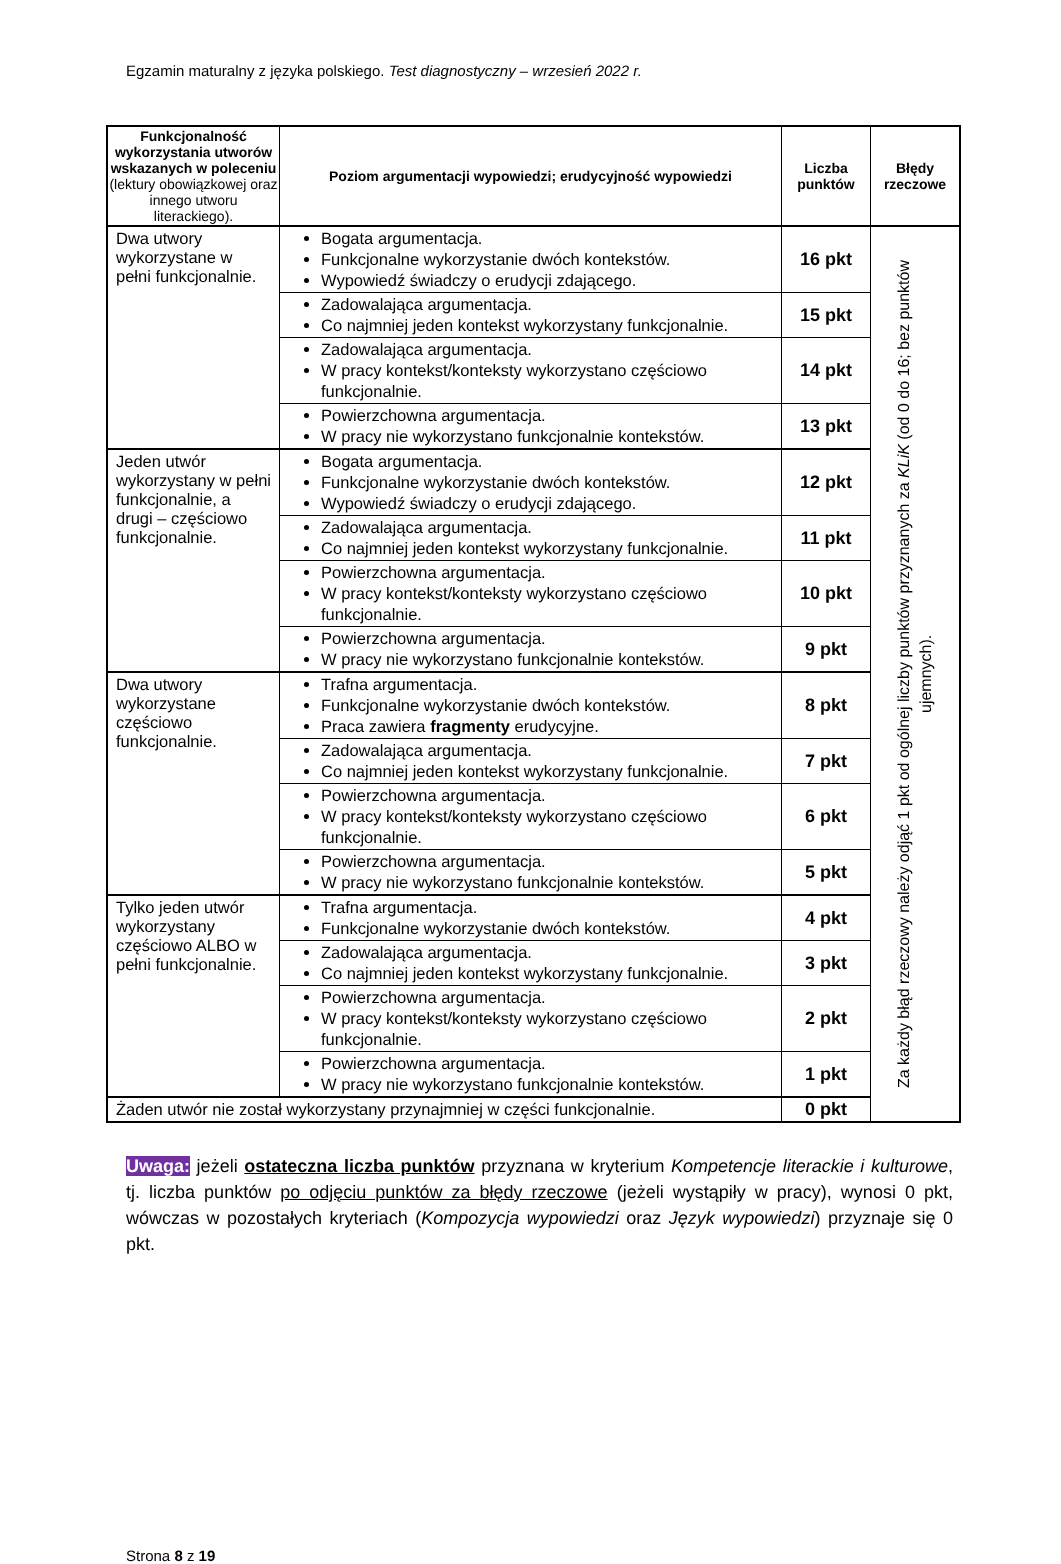Egzamin maturalny z języka polskiego. Test diagnostyczny – wrzesień 2022 r.
| Funkcjonalność wykorzystania utworów wskazanych w poleceniu (lektury obowiązkowej oraz innego utworu literackiego). | Poziom argumentacji wypowiedzi; erudycyjność wypowiedzi | Liczba punktów | Błędy rzeczowe |
| --- | --- | --- | --- |
| Dwa utwory wykorzystane w pełni funkcjonalnie. | Bogata argumentacja. Funkcjonalne wykorzystanie dwóch kontekstów. Wypowiedź świadczy o erudycji zdającego. | 16 pkt | Za każdy błąd rzeczowy należy odjąć 1 pkt od ogólnej liczby punktów przyznanych za KLiK (od 0 do 16; bez punktów ujemnych). |
| | Zadowalająca argumentacja. Co najmniej jeden kontekst wykorzystany funkcjonalnie. | 15 pkt | |
| | Zadowalająca argumentacja. W pracy kontekst/konteksty wykorzystano częściowo funkcjonalnie. | 14 pkt | |
| | Powierzchowna argumentacja. W pracy nie wykorzystano funkcjonalnie kontekstów. | 13 pkt | |
| Jeden utwór wykorzystany w pełni funkcjonalnie, a drugi – częściowo funkcjonalnie. | Bogata argumentacja. Funkcjonalne wykorzystanie dwóch kontekstów. Wypowiedź świadczy o erudycji zdającego. | 12 pkt | |
| | Zadowalająca argumentacja. Co najmniej jeden kontekst wykorzystany funkcjonalnie. | 11 pkt | |
| | Powierzchowna argumentacja. W pracy kontekst/konteksty wykorzystano częściowo funkcjonalnie. | 10 pkt | |
| | Powierzchowna argumentacja. W pracy nie wykorzystano funkcjonalnie kontekstów. | 9 pkt | |
| Dwa utwory wykorzystane częściowo funkcjonalnie. | Trafna argumentacja. Funkcjonalne wykorzystanie dwóch kontekstów. Praca zawiera fragmenty erudycyjne. | 8 pkt | |
| | Zadowalająca argumentacja. Co najmniej jeden kontekst wykorzystany funkcjonalnie. | 7 pkt | |
| | Powierzchowna argumentacja. W pracy kontekst/konteksty wykorzystano częściowo funkcjonalnie. | 6 pkt | |
| | Powierzchowna argumentacja. W pracy nie wykorzystano funkcjonalnie kontekstów. | 5 pkt | |
| Tylko jeden utwór wykorzystany częściowo ALBO w pełni funkcjonalnie. | Trafna argumentacja. Funkcjonalne wykorzystanie dwóch kontekstów. | 4 pkt | |
| | Zadowalająca argumentacja. Co najmniej jeden kontekst wykorzystany funkcjonalnie. | 3 pkt | |
| | Powierzchowna argumentacja. W pracy kontekst/konteksty wykorzystano częściowo funkcjonalnie. | 2 pkt | |
| | Powierzchowna argumentacja. W pracy nie wykorzystano funkcjonalnie kontekstów. | 1 pkt | |
| Żaden utwór nie został wykorzystany przynajmniej w części funkcjonalnie. | | 0 pkt | |
Uwaga: jeżeli ostateczna liczba punktów przyznana w kryterium Kompetencje literackie i kulturowe, tj. liczba punktów po odjęciu punktów za błędy rzeczowe (jeżeli wystąpiły w pracy), wynosi 0 pkt, wówczas w pozostałych kryteriach (Kompozycja wypowiedzi oraz Język wypowiedzi) przyznaje się 0 pkt.
Strona 8 z 19